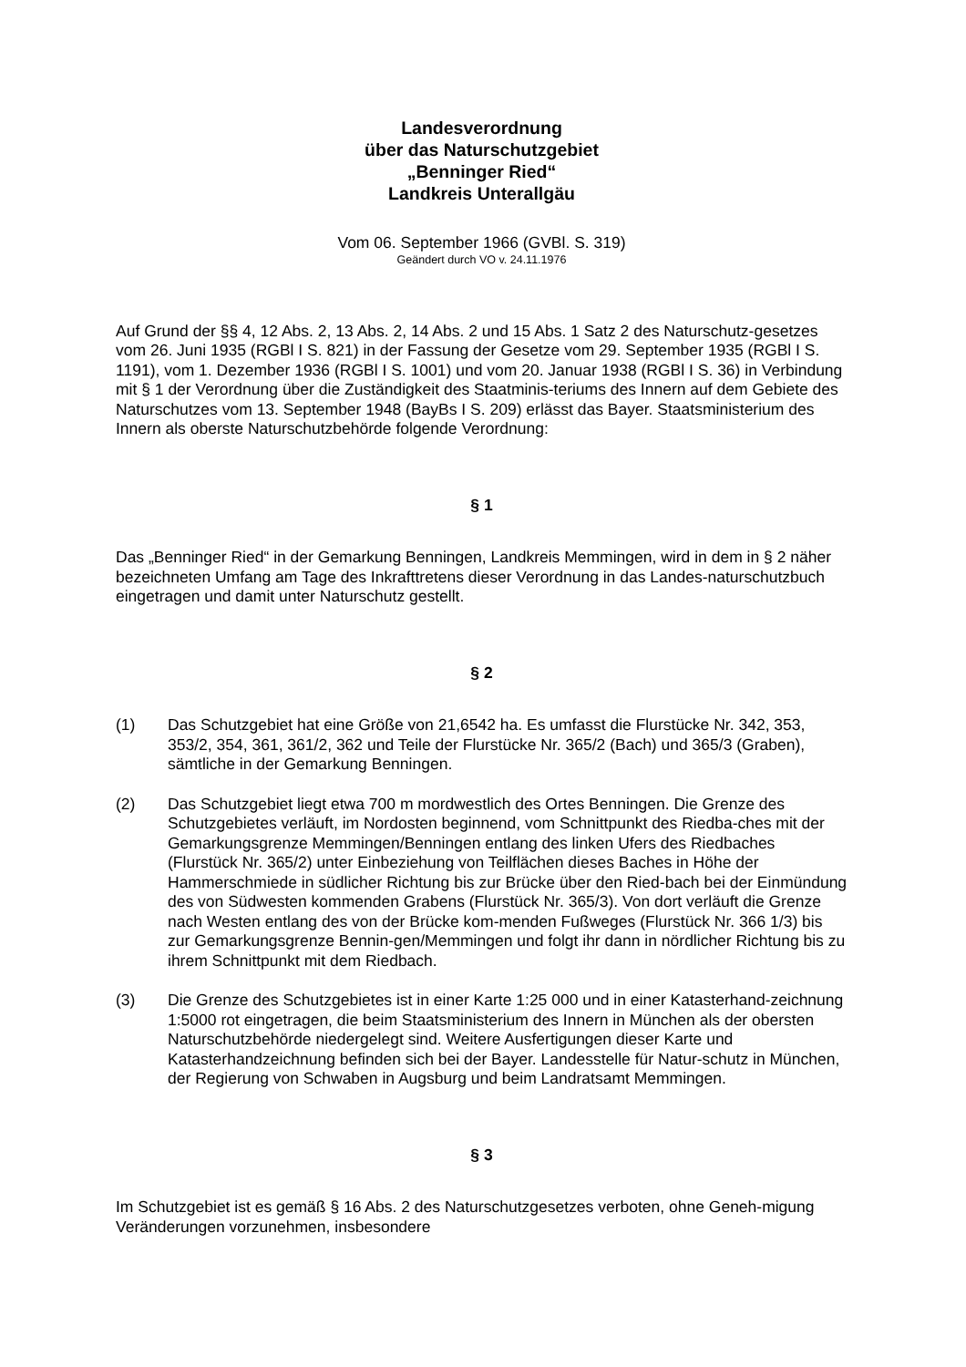Landesverordnung
über das Naturschutzgebiet
„Benninger Ried“
Landkreis Unterallgäu
Vom 06. September 1966 (GVBl. S. 319)
Geändert durch VO v. 24.11.1976
Auf Grund der §§ 4, 12 Abs. 2, 13 Abs. 2, 14 Abs. 2 und 15 Abs. 1 Satz 2 des Naturschutz-gesetzes vom 26. Juni 1935 (RGBl I S. 821) in der Fassung der Gesetze vom 29. September 1935 (RGBl I S. 1191), vom 1. Dezember 1936 (RGBl I S. 1001) und vom 20. Januar 1938 (RGBl I S. 36) in Verbindung mit § 1 der Verordnung über die Zuständigkeit des Staatminis-teriums des Innern auf dem Gebiete des Naturschutzes vom 13. September 1948 (BayBs I S. 209) erlässt das Bayer. Staatsministerium des Innern als oberste Naturschutzbehörde folgende Verordnung:
§ 1
Das „Benninger Ried“ in der Gemarkung Benningen, Landkreis Memmingen, wird in dem in § 2 näher bezeichneten Umfang am Tage des Inkrafttretens dieser Verordnung in das Landes-naturschutzbuch eingetragen und damit unter Naturschutz gestellt.
§ 2
(1) Das Schutzgebiet hat eine Größe von 21,6542 ha. Es umfasst die Flurstücke Nr. 342, 353, 353/2, 354, 361, 361/2, 362 und Teile der Flurstücke Nr. 365/2 (Bach) und 365/3 (Graben), sämtliche in der Gemarkung Benningen.
(2) Das Schutzgebiet liegt etwa 700 m mordwestlich des Ortes Benningen. Die Grenze des Schutzgebietes verläuft, im Nordosten beginnend, vom Schnittpunkt des Riedba-ches mit der Gemarkungsgrenze Memmingen/Benningen entlang des linken Ufers des Riedbaches (Flurstück Nr. 365/2) unter Einbeziehung von Teilflächen dieses Baches in Höhe der Hammerschmiede in südlicher Richtung bis zur Brücke über den Ried-bach bei der Einmündung des von Südwesten kommenden Grabens (Flurstück Nr. 365/3). Von dort verläuft die Grenze nach Westen entlang des von der Brücke kom-menden Fußweges (Flurstück Nr. 366 1/3) bis zur Gemarkungsgrenze Bennin-gen/Memmingen und folgt ihr dann in nördlicher Richtung bis zu ihrem Schnittpunkt mit dem Riedbach.
(3) Die Grenze des Schutzgebietes ist in einer Karte 1:25 000 und in einer Katasterhand-zeichnung 1:5000 rot eingetragen, die beim Staatsministerium des Innern in München als der obersten Naturschutzbehörde niedergelegt sind. Weitere Ausfertigungen dieser Karte und Katasterhandzeichnung befinden sich bei der Bayer. Landesstelle für Natur-schutz in München, der Regierung von Schwaben in Augsburg und beim Landratsamt Memmingen.
§ 3
Im Schutzgebiet ist es gemäß § 16 Abs. 2 des Naturschutzgesetzes verboten, ohne Geneh-migung Veränderungen vorzunehmen, insbesondere